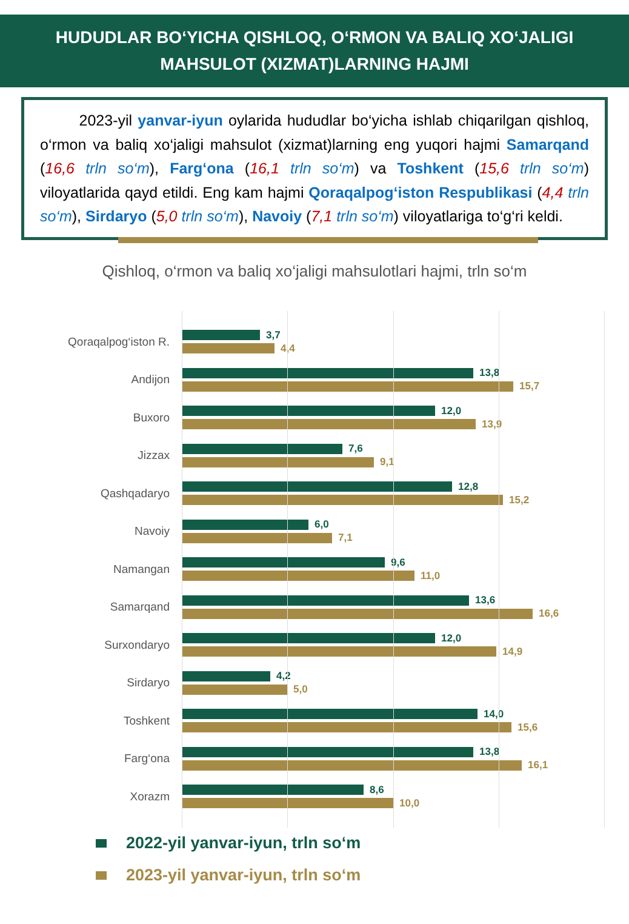HUDUDLAR BO‘YICHA QISHLOQ, O‘RMON VA BALIQ XO‘JALIGI MAHSULOT (XIZMAT)LARNING HAJMI
2023-yil yanvar-iyun oylarida hududlar bo‘yicha ishlab chiqarilgan qishloq, o‘rmon va baliq xo‘jaligi mahsulot (xizmat)larning eng yuqori hajmi Samarqand (16,6 trln so‘m), Farg‘ona (16,1 trln so‘m) va Toshkent (15,6 trln so‘m) viloyatlarida qayd etildi. Eng kam hajmi Qoraqalpog‘iston Respublikasi (4,4 trln so‘m), Sirdaryo (5,0 trln so‘m), Navoiy (7,1 trln so‘m) viloyatlariga to‘g‘ri keldi.
Qishloq, o‘rmon va baliq xo‘jaligi mahsulotlari hajmi, trln so‘m
Qoraqalpog‘iston R.
3,7
4,4
Andijon
13,8
15,7
Buxoro
12,0
13,9
Jizzax
7,6
9,1
Qashqadaryo
12,8
15,2
Navoiy
6,0
7,1
Namangan
9,6
11,0
Samarqand
13,6
16,6
Surxondaryo
12,0
14,9
Sirdaryo
4,2
5,0
Toshkent
14,0
15,6
Farg‘ona
13,8
16,1
Xorazm
8,6
10,0
2022-yil yanvar-iyun, trln so‘m
2023-yil yanvar-iyun, trln so‘m